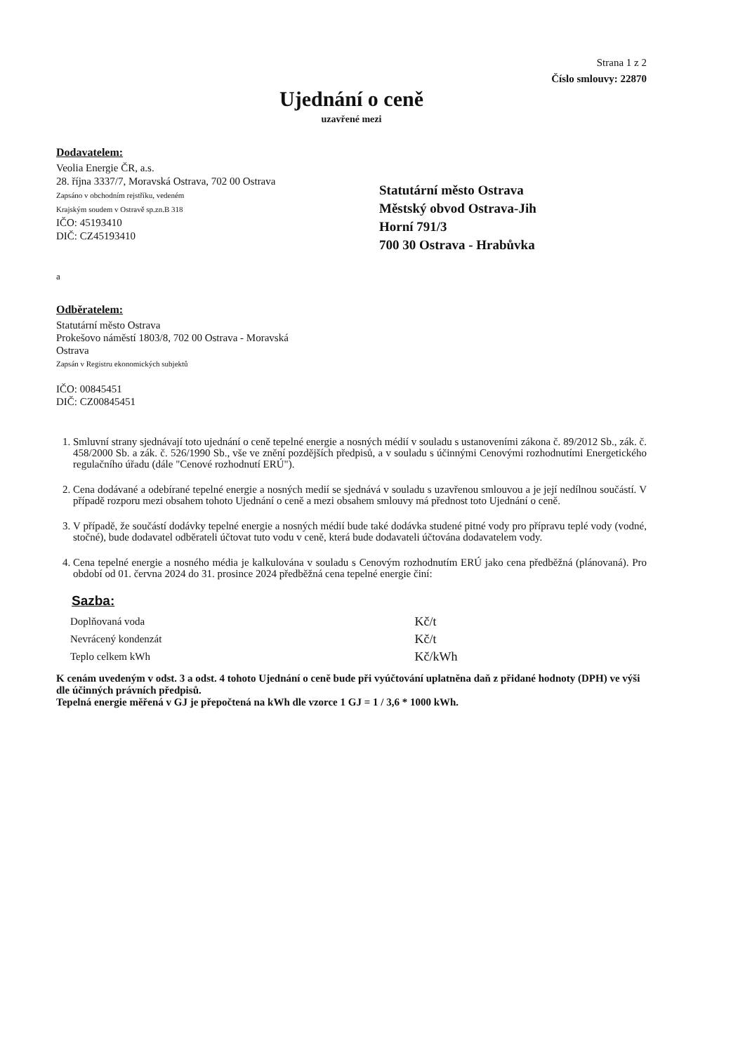Strana 1 z 2
Číslo smlouvy: 22870
Ujednání o ceně
uzavřené mezi
Dodavatelem:
Veolia Energie ČR, a.s.
28. října 3337/7, Moravská Ostrava, 702 00 Ostrava
Zapsáno v obchodním rejstříku, vedeném
Krajským soudem v Ostravě sp.zn.B 318
IČO: 45193410
DIČ: CZ45193410
Statutární město Ostrava
Městský obvod Ostrava-Jih
Horní 791/3
700 30 Ostrava - Hrabůvka
a
Odběratelem:
Statutární město Ostrava
Prokešovo náměstí 1803/8, 702 00 Ostrava - Moravská
Ostrava
Zapsán v Registru ekonomických subjektů
IČO: 00845451
DIČ: CZ00845451
1. Smluvní strany sjednávají toto ujednání o ceně tepelné energie a nosných médií v souladu s ustanoveními zákona č. 89/2012 Sb., zák. č. 458/2000 Sb. a zák. č. 526/1990 Sb., vše ve znění pozdějších předpisů, a v souladu s účinnými Cenovými rozhodnutími Energetického regulačního úřadu (dále "Cenové rozhodnutí ERÚ").
2. Cena dodávané a odebírané tepelné energie a nosných medií se sjednává v souladu s uzavřenou smlouvou a je její nedílnou součástí. V případě rozporu mezi obsahem tohoto Ujednání o ceně a mezi obsahem smlouvy má přednost toto Ujednání o ceně.
3. V případě, že součástí dodávky tepelné energie a nosných médií bude také dodávka studené pitné vody pro přípravu teplé vody (vodné, stočné), bude dodavatel odběrateli účtovat tuto vodu v ceně, která bude dodavateli účtována dodavatelem vody.
4. Cena tepelné energie a nosného média je kalkulována v souladu s Cenovým rozhodnutím ERÚ jako cena předběžná (plánovaná). Pro období od 01. června 2024 do 31. prosince 2024 předběžná cena tepelné energie činí:
Sazba:
| Doplňovaná voda | Kč/t |
| Nevrácený kondenzát | Kč/t |
| Teplo celkem kWh | Kč/kWh |
K cenám uvedeným v odst. 3 a odst. 4 tohoto Ujednání o ceně bude při vyúčtování uplatněna daň z přidané hodnoty (DPH) ve výši dle účinných právních předpisů.
Tepelná energie měřená v GJ je přepočtená na kWh dle vzorce 1 GJ = 1 / 3,6 * 1000 kWh.